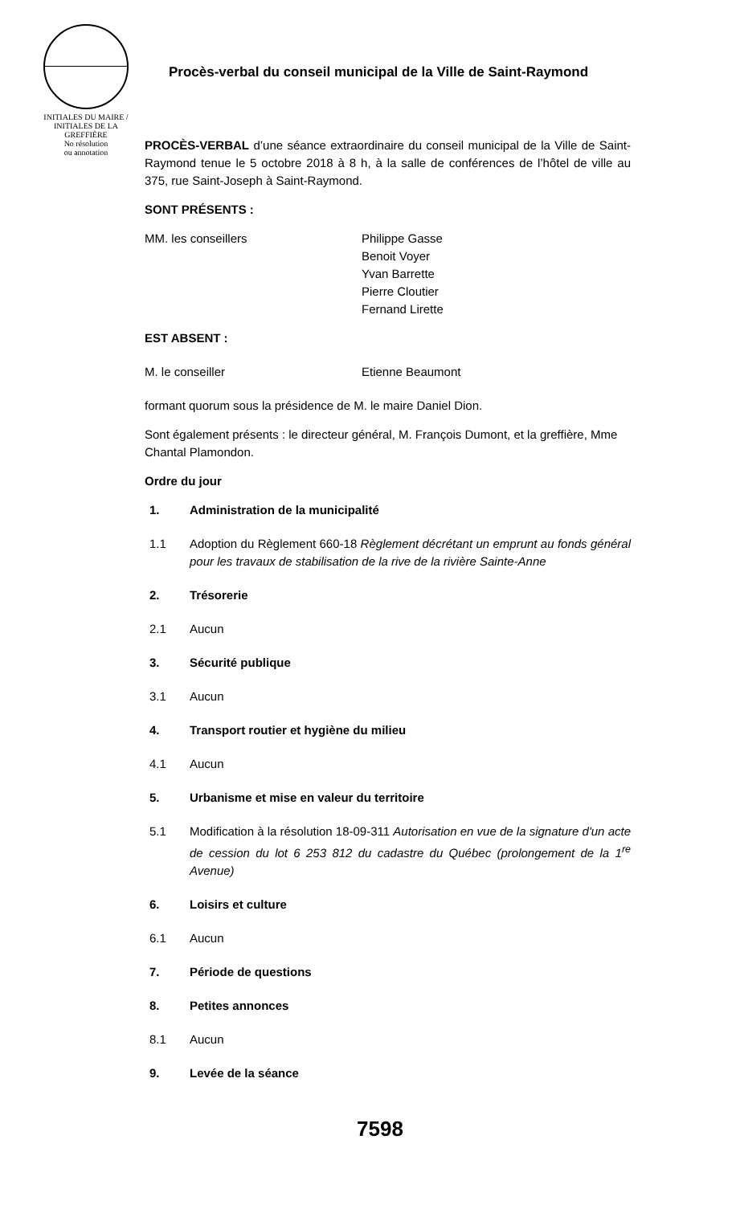INITIALES DU MAIRE / INITIALES DE LA GREFFIÈRE
No résolution
ou annotation
Procès-verbal du conseil municipal de la Ville de Saint-Raymond
PROCÈS-VERBAL d’une séance extraordinaire du conseil municipal de la Ville de Saint-Raymond tenue le 5 octobre 2018 à 8 h, à la salle de conférences de l’hôtel de ville au 375, rue Saint-Joseph à Saint-Raymond.
SONT PRÉSENTS :
MM. les conseillers Philippe Gasse
Benoit Voyer
Yvan Barrette
Pierre Cloutier
Fernand Lirette
EST ABSENT :
M. le conseiller Etienne Beaumont
formant quorum sous la présidence de M. le maire Daniel Dion.
Sont également présents : le directeur général, M. François Dumont, et la greffière, Mme Chantal Plamondon.
Ordre du jour
1. Administration de la municipalité
1.1 Adoption du Règlement 660-18 Règlement décrétant un emprunt au fonds général pour les travaux de stabilisation de la rive de la rivière Sainte-Anne
2. Trésorerie
2.1 Aucun
3. Sécurité publique
3.1 Aucun
4. Transport routier et hygiène du milieu
4.1 Aucun
5. Urbanisme et mise en valeur du territoire
5.1 Modification à la résolution 18-09-311 Autorisation en vue de la signature d'un acte de cession du lot 6 253 812 du cadastre du Québec (prolongement de la 1<sup>re</sup> Avenue)
6. Loisirs et culture
6.1 Aucun
7. Période de questions
8. Petites annonces
8.1 Aucun
9. Levée de la séance
7598